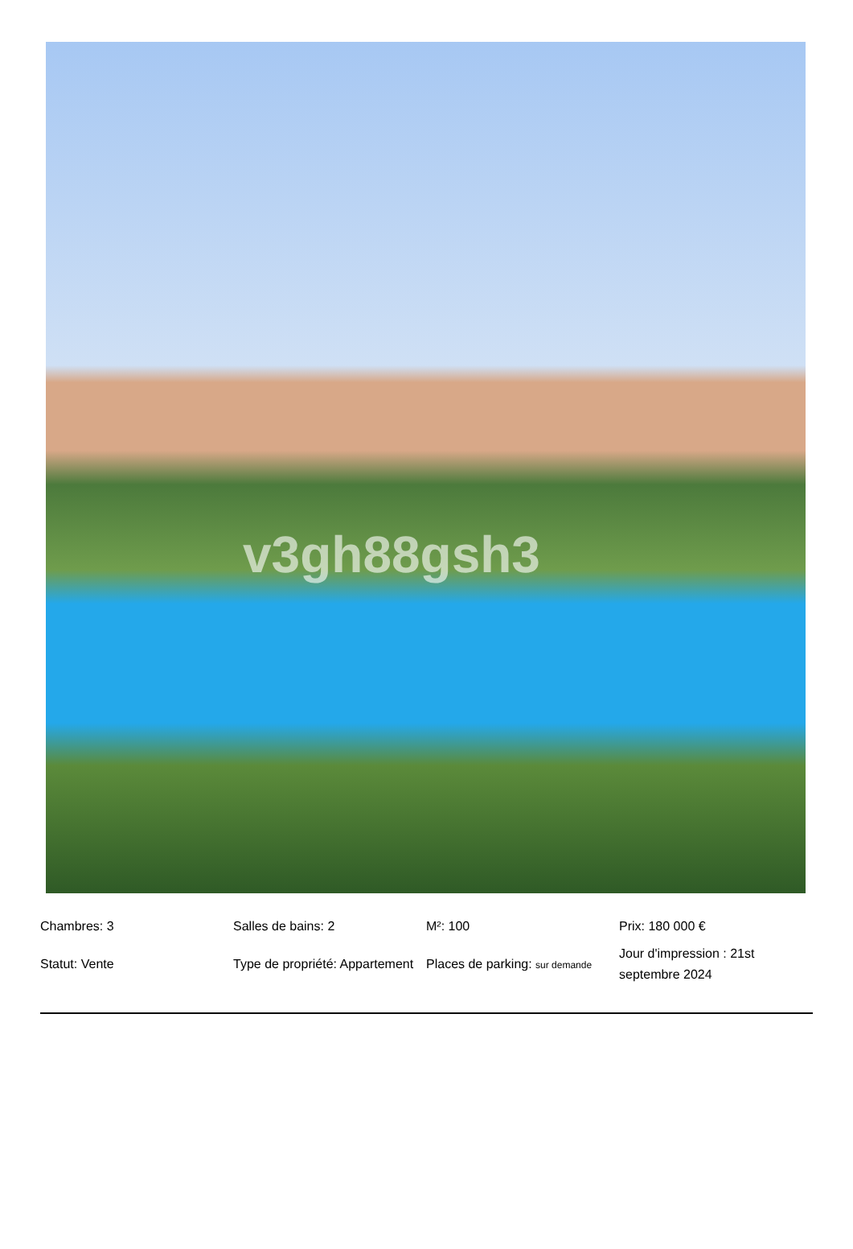v3gh88gsh3
| Chambres: 3 | Salles de bains: 2 | M²: 100 | Prix: 180 000 € |
| Statut: Vente | Type de propriété: Appartement | Places de parking: sur demande | Jour d'impression : 21st septembre 2024 |